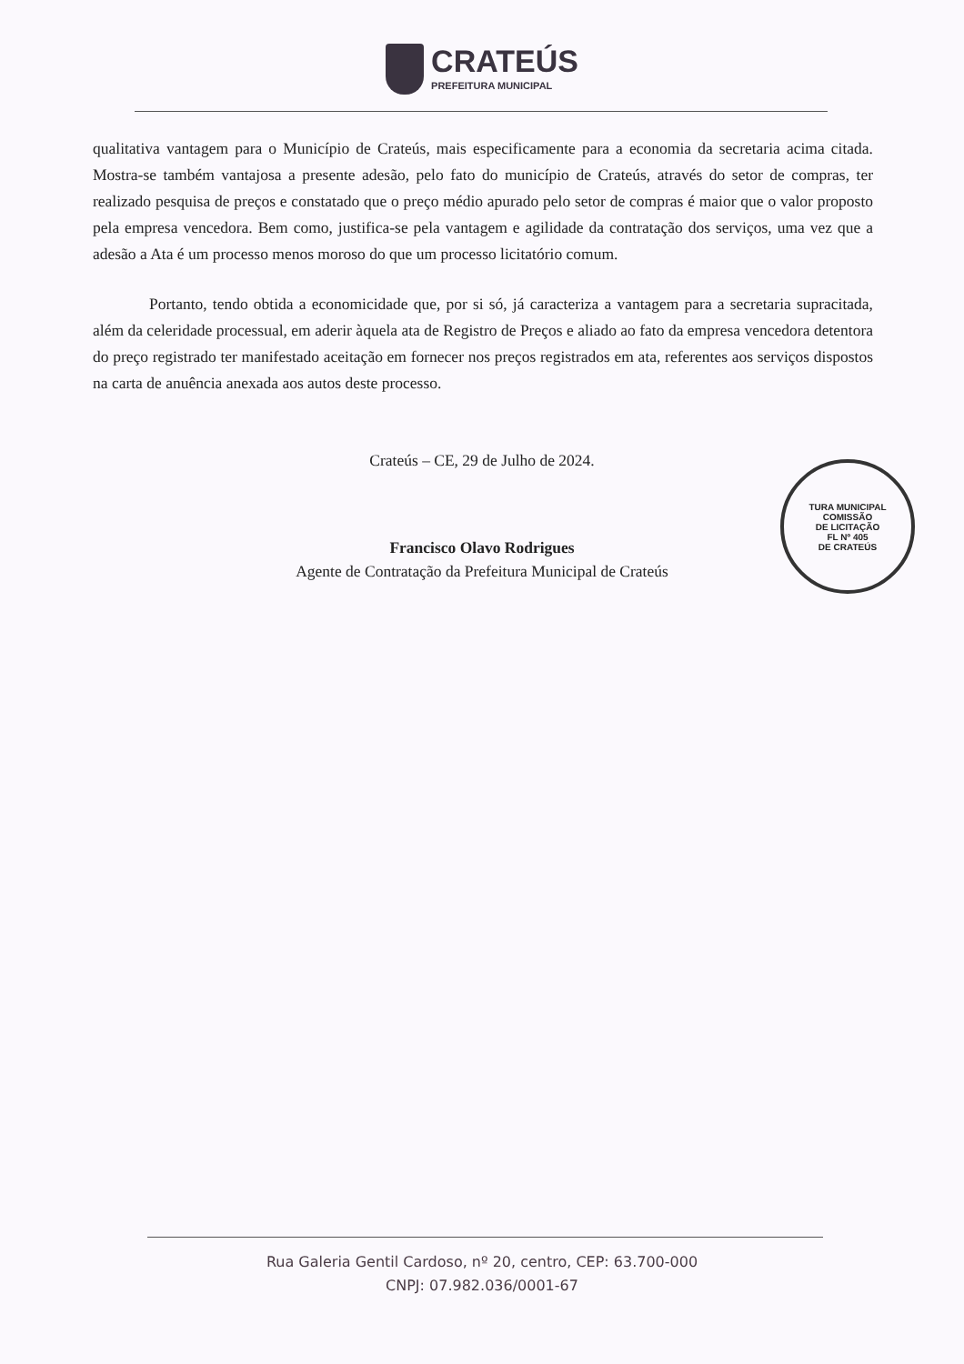CRATEÚS
PREFEITURA MUNICIPAL
qualitativa vantagem para o Município de Crateús, mais especificamente para a economia da secretaria acima citada. Mostra-se também vantajosa a presente adesão, pelo fato do município de Crateús, através do setor de compras, ter realizado pesquisa de preços e constatado que o preço médio apurado pelo setor de compras é maior que o valor proposto pela empresa vencedora. Bem como, justifica-se pela vantagem e agilidade da contratação dos serviços, uma vez que a adesão a Ata é um processo menos moroso do que um processo licitatório comum.
Portanto, tendo obtida a economicidade que, por si só, já caracteriza a vantagem para a secretaria supracitada, além da celeridade processual, em aderir àquela ata de Registro de Preços e aliado ao fato da empresa vencedora detentora do preço registrado ter manifestado aceitação em fornecer nos preços registrados em ata, referentes aos serviços dispostos na carta de anuência anexada aos autos deste processo.
Crateús – CE, 29 de Julho de 2024.
Francisco Olavo Rodrigues
Agente de Contratação da Prefeitura Municipal de Crateús
TURA MUNICIPAL
COMISSÃO
DE LICITAÇÃO
FL Nº 405
DE CRATEÚS
Rua Galeria Gentil Cardoso, nº 20, centro, CEP: 63.700-000
CNPJ: 07.982.036/0001-67